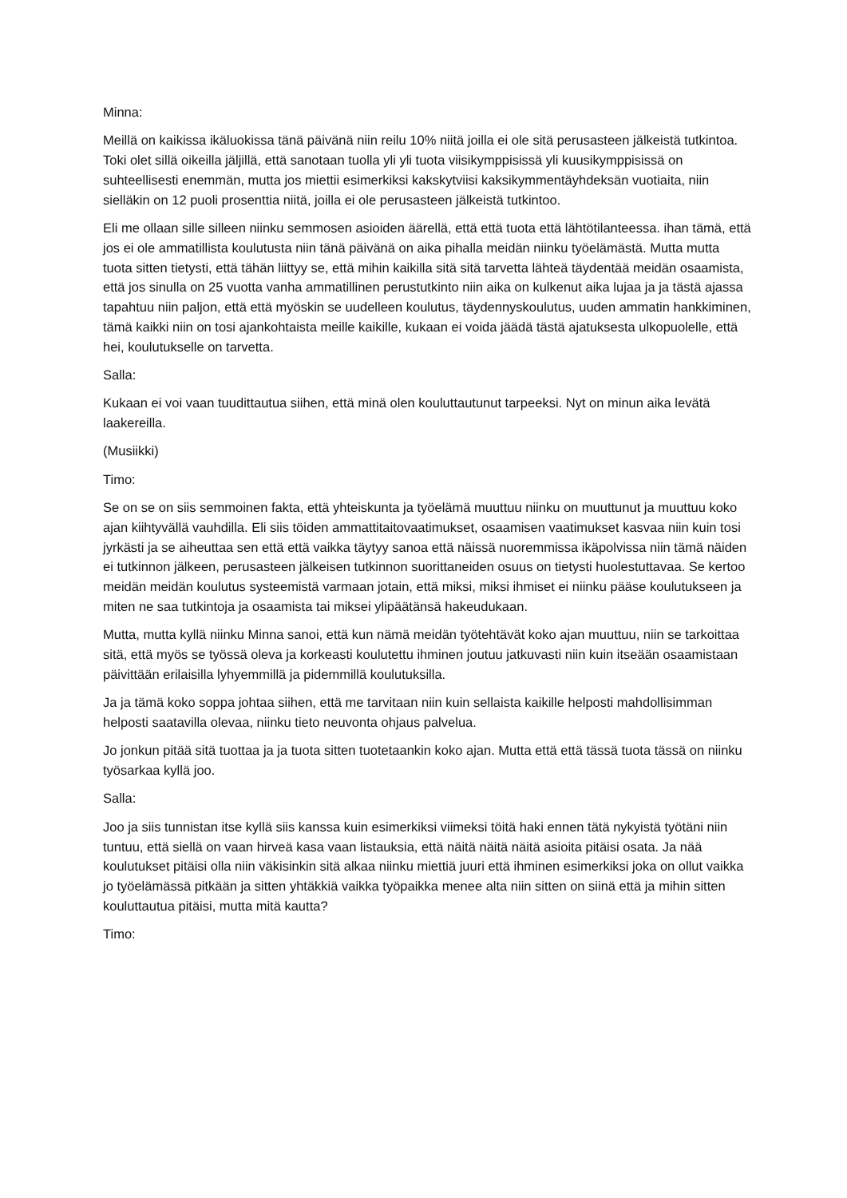Minna:
Meillä on kaikissa ikäluokissa tänä päivänä niin reilu 10% niitä joilla ei ole sitä perusasteen jälkeistä tutkintoa. Toki olet sillä oikeilla jäljillä, että sanotaan tuolla yli yli tuota viisikymppisissä yli kuusikymppisissä on suhteellisesti enemmän, mutta jos miettii esimerkiksi kakskytviisi kaksikymmentäyhdeksän vuotiaita, niin sielläkin on 12 puoli prosenttia niitä, joilla ei ole perusasteen jälkeistä tutkintoo.
Eli me ollaan sille silleen niinku semmosen asioiden äärellä, että että tuota että lähtötilanteessa. ihan tämä, että jos ei ole ammatillista koulutusta niin tänä päivänä on aika pihalla meidän niinku työelämästä. Mutta mutta tuota sitten tietysti, että tähän liittyy se, että mihin kaikilla sitä sitä tarvetta lähteä täydentää meidän osaamista, että jos sinulla on 25 vuotta vanha ammatillinen perustutkinto niin aika on kulkenut aika lujaa ja ja tästä ajassa tapahtuu niin paljon, että että myöskin se uudelleen koulutus, täydennyskoulutus, uuden ammatin hankkiminen, tämä kaikki niin on tosi ajankohtaista meille kaikille, kukaan ei voida jäädä tästä ajatuksesta ulkopuolelle, että hei, koulutukselle on tarvetta.
Salla:
Kukaan ei voi vaan tuudittautua siihen, että minä olen kouluttautunut tarpeeksi. Nyt on minun aika levätä laakereilla.
(Musiikki)
Timo:
Se on se on siis semmoinen fakta, että yhteiskunta ja työelämä muuttuu niinku on muuttunut ja muuttuu koko ajan kiihtyvällä vauhdilla. Eli siis töiden ammattitaitovaatimukset, osaamisen vaatimukset kasvaa niin kuin tosi jyrkästi ja se aiheuttaa sen että että vaikka täytyy sanoa että näissä nuoremmissa ikäpolvissa niin tämä näiden ei tutkinnon jälkeen, perusasteen jälkeisen tutkinnon suorittaneiden osuus on tietysti huolestuttavaa. Se kertoo meidän meidän koulutus systeemistä varmaan jotain, että miksi, miksi ihmiset ei niinku pääse koulutukseen ja miten ne saa tutkintoja ja osaamista tai miksei ylipäätänsä hakeudukaan.
Mutta, mutta kyllä niinku Minna sanoi, että kun nämä meidän työtehtävät koko ajan muuttuu, niin se tarkoittaa sitä, että myös se työssä oleva ja korkeasti koulutettu ihminen joutuu jatkuvasti niin kuin itseään osaamistaan päivittään erilaisilla lyhyemmillä ja pidemmillä koulutuksilla.
Ja ja tämä koko soppa johtaa siihen, että me tarvitaan niin kuin sellaista kaikille helposti mahdollisimman helposti saatavilla olevaa, niinku tieto neuvonta ohjaus palvelua.
Jo jonkun pitää sitä tuottaa ja ja tuota sitten tuotetaankin koko ajan. Mutta että että tässä tuota tässä on niinku työsarkaa kyllä joo.
Salla:
Joo ja siis tunnistan itse kyllä siis kanssa kuin esimerkiksi viimeksi töitä haki ennen tätä nykyistä työtäni niin tuntuu, että siellä on vaan hirveä kasa vaan listauksia, että näitä näitä näitä asioita pitäisi osata. Ja nää koulutukset pitäisi olla niin väkisinkin sitä alkaa niinku miettiä juuri että ihminen esimerkiksi joka on ollut vaikka jo työelämässä pitkään ja sitten yhtäkkiä vaikka työpaikka menee alta niin sitten on siinä että ja mihin sitten kouluttautua pitäisi, mutta mitä kautta?
Timo: